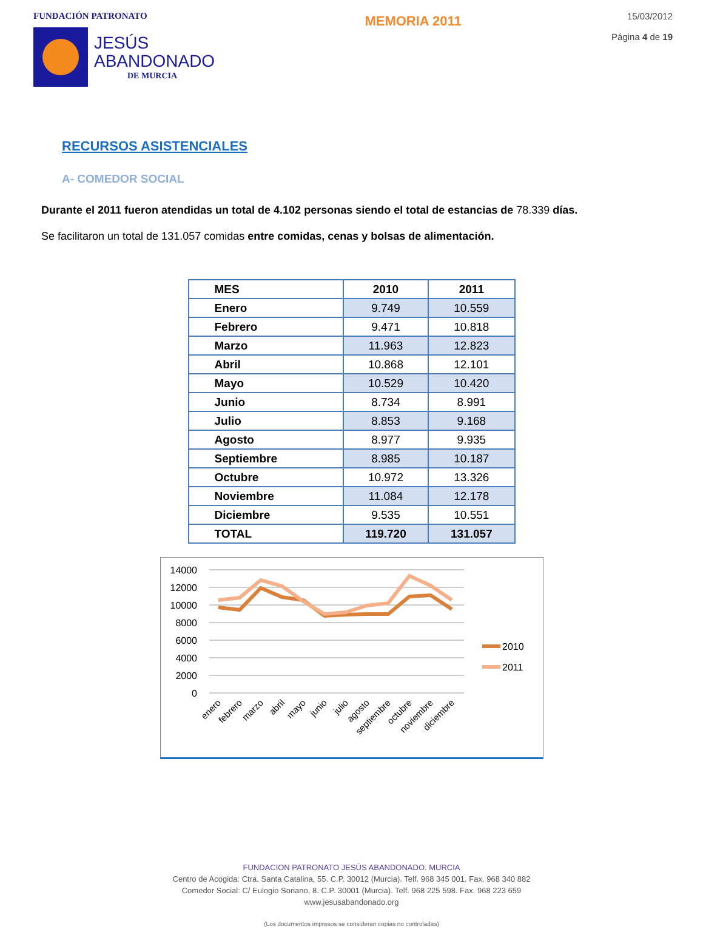FUNDACIÓN PATRONATO
JESÚS
ABANDONADO
DE MURCIA
MEMORIA 2011
15/03/2012
Página 4 de 19
RECURSOS ASISTENCIALES
A- COMEDOR SOCIAL
Durante el 2011 fueron atendidas un total de 4.102 personas siendo el total de estancias de 78.339 días.
Se facilitaron un total de 131.057 comidas entre comidas, cenas y bolsas de alimentación.
| MES | 2010 | 2011 |
| --- | --- | --- |
| Enero | 9.749 | 10.559 |
| Febrero | 9.471 | 10.818 |
| Marzo | 11.963 | 12.823 |
| Abril | 10.868 | 12.101 |
| Mayo | 10.529 | 10.420 |
| Junio | 8.734 | 8.991 |
| Julio | 8.853 | 9.168 |
| Agosto | 8.977 | 9.935 |
| Septiembre | 8.985 | 10.187 |
| Octubre | 10.972 | 13.326 |
| Noviembre | 11.084 | 12.178 |
| Diciembre | 9.535 | 10.551 |
| TOTAL | 119.720 | 131.057 |
14000
12000
10000
8000
6000
4000
2000
0
2010
2011
enero
febrero
marzo
abril
mayo
junio
julio
agosto
septiembre
octubre
noviembre
diciembre
FUNDACION PATRONATO JESÚS ABANDONADO. MURCIA
Centro de Acogida: Ctra. Santa Catalina, 55. C.P. 30012 (Murcia). Telf. 968 345 001. Fax. 968 340 882
Comedor Social: C/ Eulogio Soriano, 8. C.P. 30001 (Murcia). Telf. 968 225 598. Fax. 968 223 659
www.jesusabandonado.org
(Los documentos impresos se consideran copias no controladas)